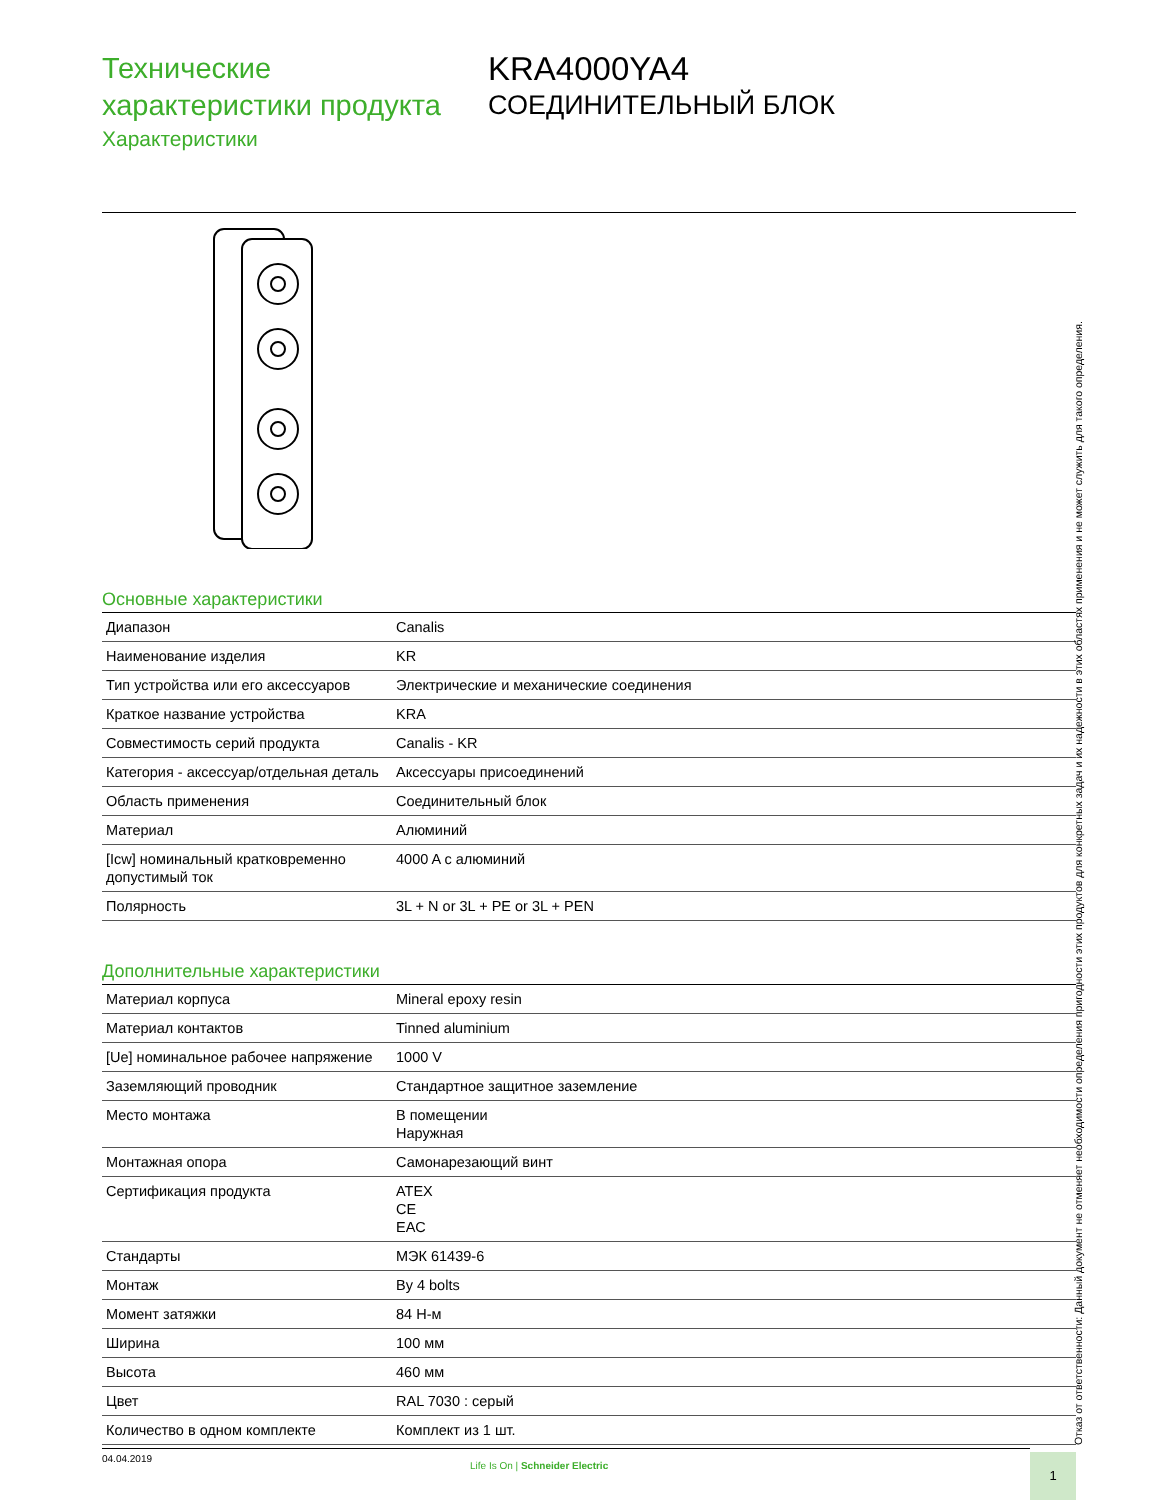Технические характеристики продукта
Характеристики
KRA4000YA4
СОЕДИНИТЕЛЬНЫЙ БЛОК
Основные характеристики
| Диапазон | Canalis |
| Наименование изделия | KR |
| Тип устройства или его аксессуаров | Электрические и механические соединения |
| Краткое название устройства | KRA |
| Совместимость серий продукта | Canalis - KR |
| Категория - аксессуар/отдельная деталь | Аксессуары присоединений |
| Область применения | Соединительный блок |
| Материал | Алюминий |
| [Icw] номинальный кратковременно допустимый ток | 4000 A с алюминий |
| Полярность | 3L + N or 3L + PE or 3L + PEN |
Дополнительные характеристики
| Материал корпуса | Mineral epoxy resin |
| Материал контактов | Tinned aluminium |
| [Ue] номинальное рабочее напряжение | 1000 V |
| Заземляющий проводник | Стандартное защитное заземление |
| Место монтажа | В помещении Наружная |
| Монтажная опора | Самонарезающий винт |
| Сертификация продукта | ATEX CE EAC |
| Стандарты | МЭК 61439-6 |
| Монтаж | By 4 bolts |
| Момент затяжки | 84 Н-м |
| Ширина | 100 мм |
| Высота | 460 мм |
| Цвет | RAL 7030 : серый |
| Количество в одном комплекте | Комплект из 1 шт. |
Отказ от ответственности: Данный документ не отменяет необходимости определения пригодности этих продуктов для конкретных задач и их надежности в этих областях применения и не может служить для такого определения.
04.04.2019
Life Is On | Schneider Electric
1